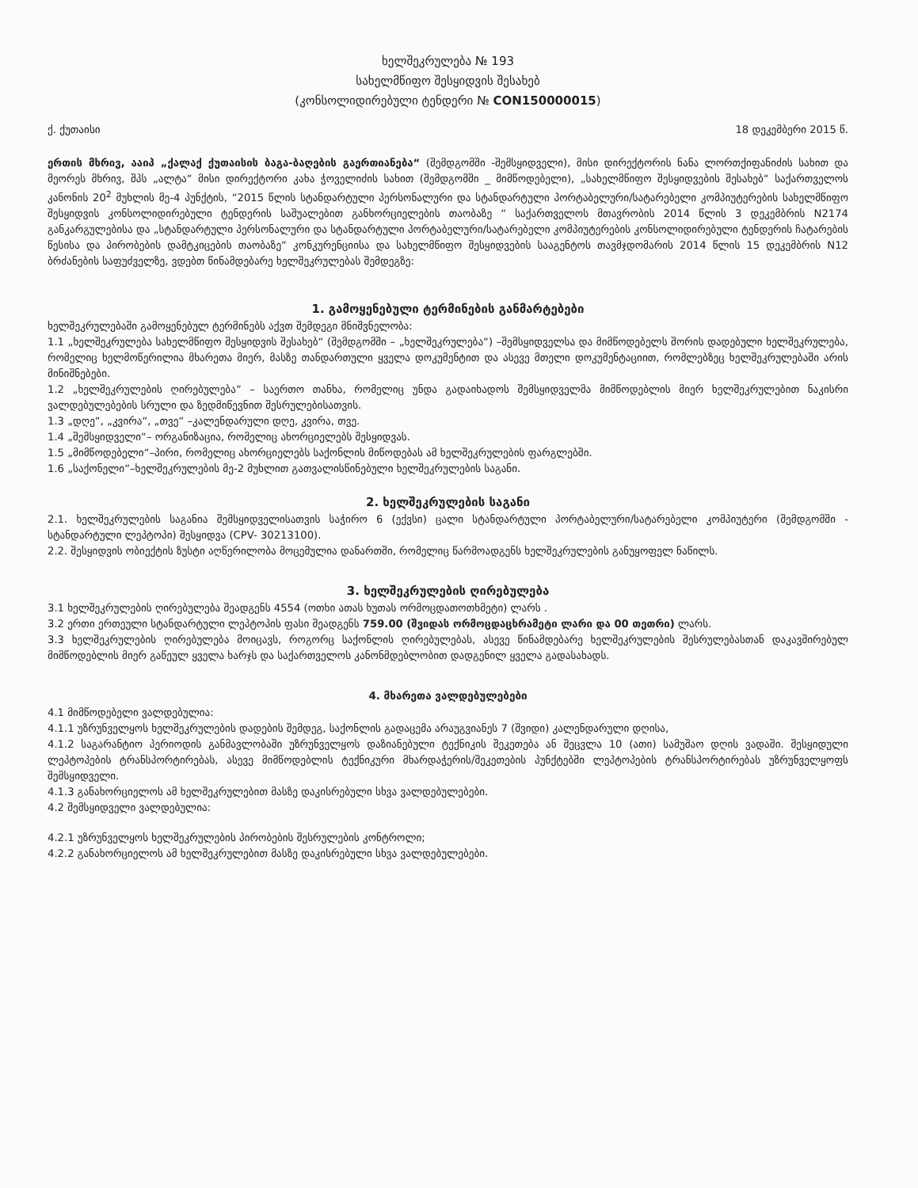ხელშეკრულება № 193
სახელმწიფო შესყიდვის შესახებ
(კონსოლიდირებული ტენდერი № CON150000015)
ქ. ქუთაისი 18 დეკემბერი 2015 წ.
ერთის მხრივ, ააიპ „ქალაქ ქუთაისის ბაგა-ბაღების გაერთიანება“ (შემდგომში -შემსყიდველი), მისი დირექტორის ნანა ლორთქიფანიძის სახით და მეორეს მხრივ, შპს „ალტა“ მისი დირექტორი კახა ჭოველიძის სახით (შემდგომში _ მიმწოდებელი), „სახელმწიფო შესყიდვების შესახებ“ საქართველოს კანონის 20<sup>2</sup> მუხლის მე-4 პუნქტის, “2015 წლის სტანდარტული პერსონალური და სტანდარტული პორტაბელური/სატარებელი კომპიუტერების სახელმწიფო შესყიდვის კონსოლიდირებული ტენდერის საშუალებით განხორციელების თაობაზე “ საქართველოს მთავრობის 2014 წლის 3 დეკემბრის N2174 განკარგულებისა და „სტანდარტული პერსონალური და სტანდარტული პორტაბელური/სატარებელი კომპიუტერების კონსოლიდირებული ტენდერის ჩატარების წესისა და პირობების დამტკიცების თაობაზე“ კონკურენციისა და სახელმწიფო შესყიდვების სააგენტოს თავმჯდომარის 2014 წლის 15 დეკემბრის N12 ბრძანების საფუძველზე, ვდებთ წინამდებარე ხელშეკრულებას შემდეგზე:
1. გამოყენებული ტერმინების განმარტებები
ხელშეკრულებაში გამოყენებულ ტერმინებს აქვთ შემდეგი მნიშვნელობა:
1.1 „ხელშეკრულება სახელმწიფო შესყიდვის შესახებ“ (შემდგომში – „ხელშეკრულება“) –შემსყიდველსა და მიმწოდებელს შორის დადებული ხელშეკრულება, რომელიც ხელმოწერილია მხარეთა მიერ, მასზე თანდართული ყველა დოკუმენტით და ასევე მთელი დოკუმენტაციით, რომლებზეც ხელშეკრულებაში არის მინიშნებები.
1.2 „ხელშეკრულების ღირებულება“ – საერთო თანხა, რომელიც უნდა გადაიხადოს შემსყიდველმა მიმწოდებლის მიერ ხელშეკრულებით ნაკისრი ვალდებულებების სრული და ზედმიწევნით შესრულებისათვის.
1.3 „დღე“, „კვირა“, „თვე“ –კალენდარული დღე, კვირა, თვე.
1.4 „შემსყიდველი“– ორგანიზაცია, რომელიც ახორციელებს შესყიდვას.
1.5 „მიმწოდებელი“–პირი, რომელიც ახორციელებს საქონლის მიწოდებას ამ ხელშეკრულების ფარგლებში.
1.6 „საქონელი“–ხელშეკრულების მე-2 მუხლით გათვალისწინებული ხელშეკრულების საგანი.
2. ხელშეკრულების საგანი
2.1. ხელშეკრულების საგანია შემსყიდველისათვის საჭირო 6 (ექვსი) ცალი სტანდარტული პორტაბელური/სატარებელი კომპიუტერი (შემდგომში - სტანდარტული ლეპტოპი) შესყიდვა (CPV- 30213100).
2.2. შესყიდვის ობიექტის ზუსტი აღწერილობა მოცემულია დანართში, რომელიც წარმოადგენს ხელშეკრულების განუყოფელ ნაწილს.
3. ხელშეკრულების ღირებულება
3.1 ხელშეკრულების ღირებულება შეადგენს 4554 (ოთხი ათას ხუთას ორმოცდათოთხმეტი) ლარს .
3.2 ერთი ერთეული სტანდარტული ლეპტოპის ფასი შეადგენს 759.00 (შვიდას ორმოცდაცხრამეტი ლარი და 00 თეთრი) ლარს.
3.3 ხელშეკრულების ღირებულება მოიცავს, როგორც საქონლის ღირებულებას, ასევე წინამდებარე ხელშეკრულების შესრულებასთან დაკავშირებულ მიმწოდებლის მიერ გაწეულ ყველა ხარჯს და საქართველოს კანონმდებლობით დადგენილ ყველა გადასახადს.
4. მხარეთა ვალდებულებები
4.1 მიმწოდებელი ვალდებულია:
4.1.1 უზრუნველყოს ხელშეკრულების დადების შემდეგ, საქონლის გადაცემა არაუგვიანეს 7 (შვიდი) კალენდარული დღისა,
4.1.2 საგარანტიო პერიოდის განმავლობაში უზრუნველყოს დაზიანებული ტექნიკის შეკეთება ან შეცვლა 10 (ათი) სამუშაო დღის ვადაში. შესყიდული ლეპტოპების ტრანსპორტირებას, ასევე მიმწოდებლის ტექნიკური მხარდაჭერის/შეკეთების პუნქტებში ლეპტოპების ტრანსპორტირებას უზრუნველყოფს შემსყიდველი.
4.1.3 განახორციელოს ამ ხელშეკრულებით მასზე დაკისრებული სხვა ვალდებულებები.
4.2 შემსყიდველი ვალდებულია:
4.2.1 უზრუნველყოს ხელშეკრულების პირობების შესრულების კონტროლი;
4.2.2 განახორციელოს ამ ხელშეკრულებით მასზე დაკისრებული სხვა ვალდებულებები.